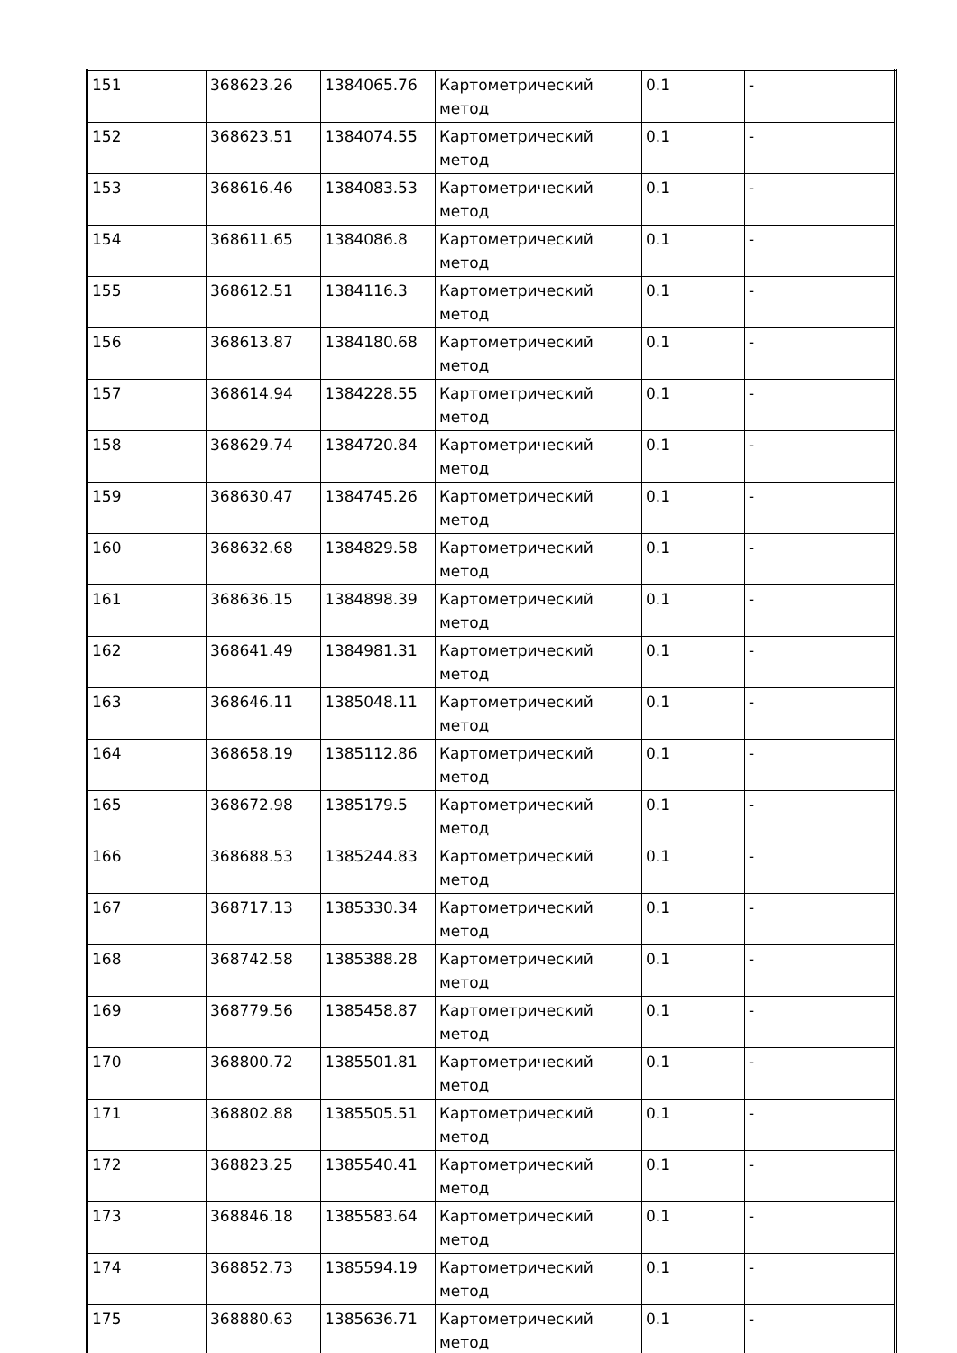| 151 | 368623.26 | 1384065.76 | Картометрический метод | 0.1 | - |
| 152 | 368623.51 | 1384074.55 | Картометрический метод | 0.1 | - |
| 153 | 368616.46 | 1384083.53 | Картометрический метод | 0.1 | - |
| 154 | 368611.65 | 1384086.8 | Картометрический метод | 0.1 | - |
| 155 | 368612.51 | 1384116.3 | Картометрический метод | 0.1 | - |
| 156 | 368613.87 | 1384180.68 | Картометрический метод | 0.1 | - |
| 157 | 368614.94 | 1384228.55 | Картометрический метод | 0.1 | - |
| 158 | 368629.74 | 1384720.84 | Картометрический метод | 0.1 | - |
| 159 | 368630.47 | 1384745.26 | Картометрический метод | 0.1 | - |
| 160 | 368632.68 | 1384829.58 | Картометрический метод | 0.1 | - |
| 161 | 368636.15 | 1384898.39 | Картометрический метод | 0.1 | - |
| 162 | 368641.49 | 1384981.31 | Картометрический метод | 0.1 | - |
| 163 | 368646.11 | 1385048.11 | Картометрический метод | 0.1 | - |
| 164 | 368658.19 | 1385112.86 | Картометрический метод | 0.1 | - |
| 165 | 368672.98 | 1385179.5 | Картометрический метод | 0.1 | - |
| 166 | 368688.53 | 1385244.83 | Картометрический метод | 0.1 | - |
| 167 | 368717.13 | 1385330.34 | Картометрический метод | 0.1 | - |
| 168 | 368742.58 | 1385388.28 | Картометрический метод | 0.1 | - |
| 169 | 368779.56 | 1385458.87 | Картометрический метод | 0.1 | - |
| 170 | 368800.72 | 1385501.81 | Картометрический метод | 0.1 | - |
| 171 | 368802.88 | 1385505.51 | Картометрический метод | 0.1 | - |
| 172 | 368823.25 | 1385540.41 | Картометрический метод | 0.1 | - |
| 173 | 368846.18 | 1385583.64 | Картометрический метод | 0.1 | - |
| 174 | 368852.73 | 1385594.19 | Картометрический метод | 0.1 | - |
| 175 | 368880.63 | 1385636.71 | Картометрический метод | 0.1 | - |